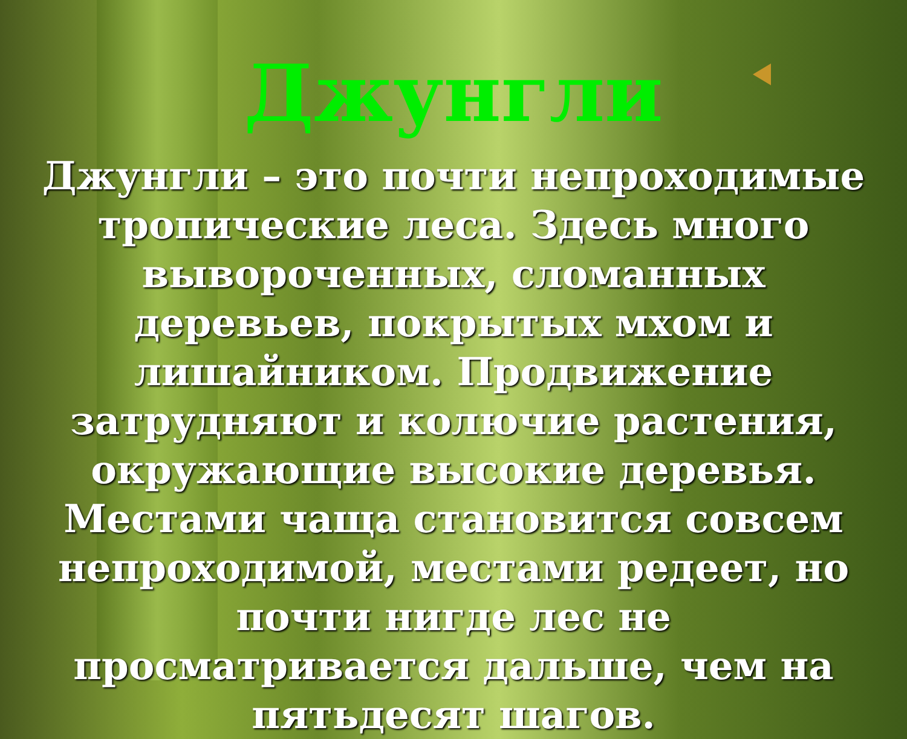Джунгли
Джунгли – это почти непроходимые тропические леса. Здесь много вывороченных, сломанных деревьев, покрытых мхом и лишайником. Продвижение затрудняют и колючие растения, окружающие высокие деревья. Местами чаща становится совсем непроходимой, местами редеет, но почти нигде лес не просматривается дальше, чем на пятьдесят шагов.